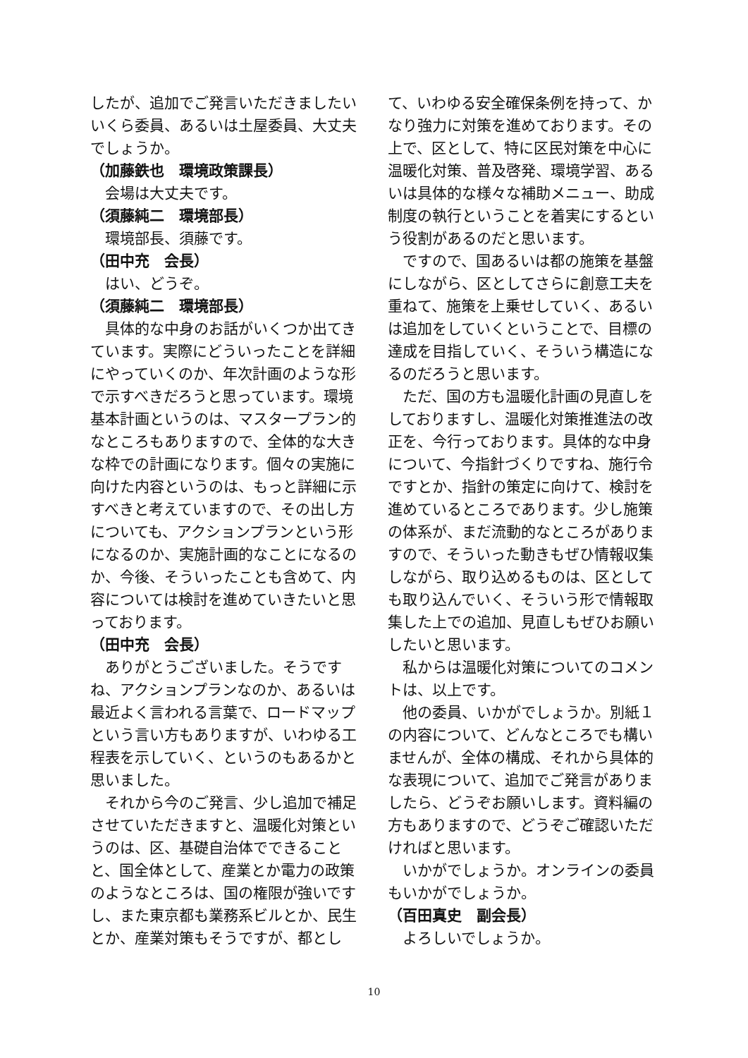したが、追加でご発言いただきましたいいくら委員、あるいは土屋委員、大丈夫でしょうか。
（加藤鉄也　環境政策課長）
会場は大丈夫です。
（須藤純二　環境部長）
環境部長、須藤です。
（田中充　会長）
はい、どうぞ。
（須藤純二　環境部長）
具体的な中身のお話がいくつか出てきています。実際にどういったことを詳細にやっていくのか、年次計画のような形で示すべきだろうと思っています。環境基本計画というのは、マスタープラン的なところもありますので、全体的な大きな枠での計画になります。個々の実施に向けた内容というのは、もっと詳細に示すべきと考えていますので、その出し方についても、アクションプランという形になるのか、実施計画的なことになるのか、今後、そういったことも含めて、内容については検討を進めていきたいと思っております。
（田中充　会長）
ありがとうございました。そうですね、アクションプランなのか、あるいは最近よく言われる言葉で、ロードマップという言い方もありますが、いわゆる工程表を示していく、というのもあるかと思いました。
それから今のご発言、少し追加で補足させていただきますと、温暖化対策というのは、区、基礎自治体でできることと、国全体として、産業とか電力の政策のようなところは、国の権限が強いですし、また東京都も業務系ビルとか、民生とか、産業対策もそうですが、都とし
て、いわゆる安全確保条例を持って、かなり強力に対策を進めております。その上で、区として、特に区民対策を中心に温暖化対策、普及啓発、環境学習、あるいは具体的な様々な補助メニュー、助成制度の執行ということを着実にするという役割があるのだと思います。
ですので、国あるいは都の施策を基盤にしながら、区としてさらに創意工夫を重ねて、施策を上乗せしていく、あるいは追加をしていくということで、目標の達成を目指していく、そういう構造になるのだろうと思います。
ただ、国の方も温暖化計画の見直しをしておりますし、温暖化対策推進法の改正を、今行っております。具体的な中身について、今指針づくりですね、施行令ですとか、指針の策定に向けて、検討を進めているところであります。少し施策の体系が、まだ流動的なところがありますので、そういった動きもぜひ情報収集しながら、取り込めるものは、区としても取り込んでいく、そういう形で情報取集した上での追加、見直しもぜひお願いしたいと思います。
私からは温暖化対策についてのコメントは、以上です。
他の委員、いかがでしょうか。別紙１の内容について、どんなところでも構いませんが、全体の構成、それから具体的な表現について、追加でご発言がありましたら、どうぞお願いします。資料編の方もありますので、どうぞご確認いただければと思います。
いかがでしょうか。オンラインの委員もいかがでしょうか。
（百田真史　副会長）
よろしいでしょうか。
10